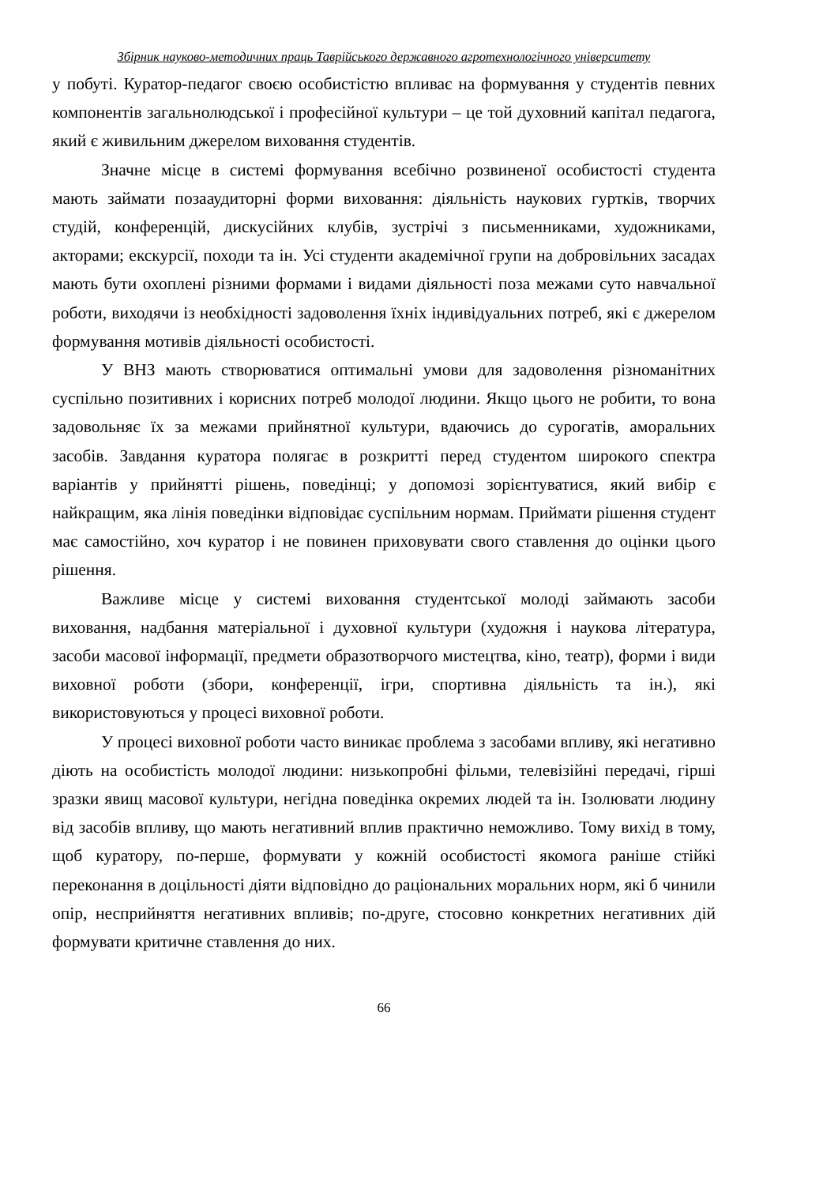Збірник науково-методичних праць Таврійського державного агротехнологічного університету
у побуті. Куратор-педагог своєю особистістю впливає на формування у студентів певних компонентів загальнолюдської і професійної культури – це той духовний капітал педагога, який є живильним джерелом виховання студентів.
Значне місце в системі формування всебічно розвиненої особистості студента мають займати позааудиторні форми виховання: діяльність наукових гуртків, творчих студій, конференцій, дискусійних клубів, зустрічі з письменниками, художниками, акторами; екскурсії, походи та ін. Усі студенти академічної групи на добровільних засадах мають бути охоплені різними формами і видами діяльності поза межами суто навчальної роботи, виходячи із необхідності задоволення їхніх індивідуальних потреб, які є джерелом формування мотивів діяльності особистості.
У ВНЗ мають створюватися оптимальні умови для задоволення різноманітних суспільно позитивних і корисних потреб молодої людини. Якщо цього не робити, то вона задовольняє їх за межами прийнятної культури, вдаючись до сурогатів, аморальних засобів. Завдання куратора полягає в розкритті перед студентом широкого спектра варіантів у прийнятті рішень, поведінці; у допомозі зорієнтуватися, який вибір є найкращим, яка лінія поведінки відповідає суспільним нормам. Приймати рішення студент має самостійно, хоч куратор і не повинен приховувати свого ставлення до оцінки цього рішення.
Важливе місце у системі виховання студентської молоді займають засоби виховання, надбання матеріальної і духовної культури (художня і наукова література, засоби масової інформації, предмети образотворчого мистецтва, кіно, театр), форми і види виховної роботи (збори, конференції, ігри, спортивна діяльність та ін.), які використовуються у процесі виховної роботи.
У процесі виховної роботи часто виникає проблема з засобами впливу, які негативно діють на особистість молодої людини: низькопробні фільми, телевізійні передачі, гірші зразки явищ масової культури, негідна поведінка окремих людей та ін. Ізолювати людину від засобів впливу, що мають негативний вплив практично неможливо. Тому вихід в тому, щоб куратору, по-перше, формувати у кожній особистості якомога раніше стійкі переконання в доцільності діяти відповідно до раціональних моральних норм, які б чинили опір, несприйняття негативних впливів; по-друге, стосовно конкретних негативних дій формувати критичне ставлення до них.
66